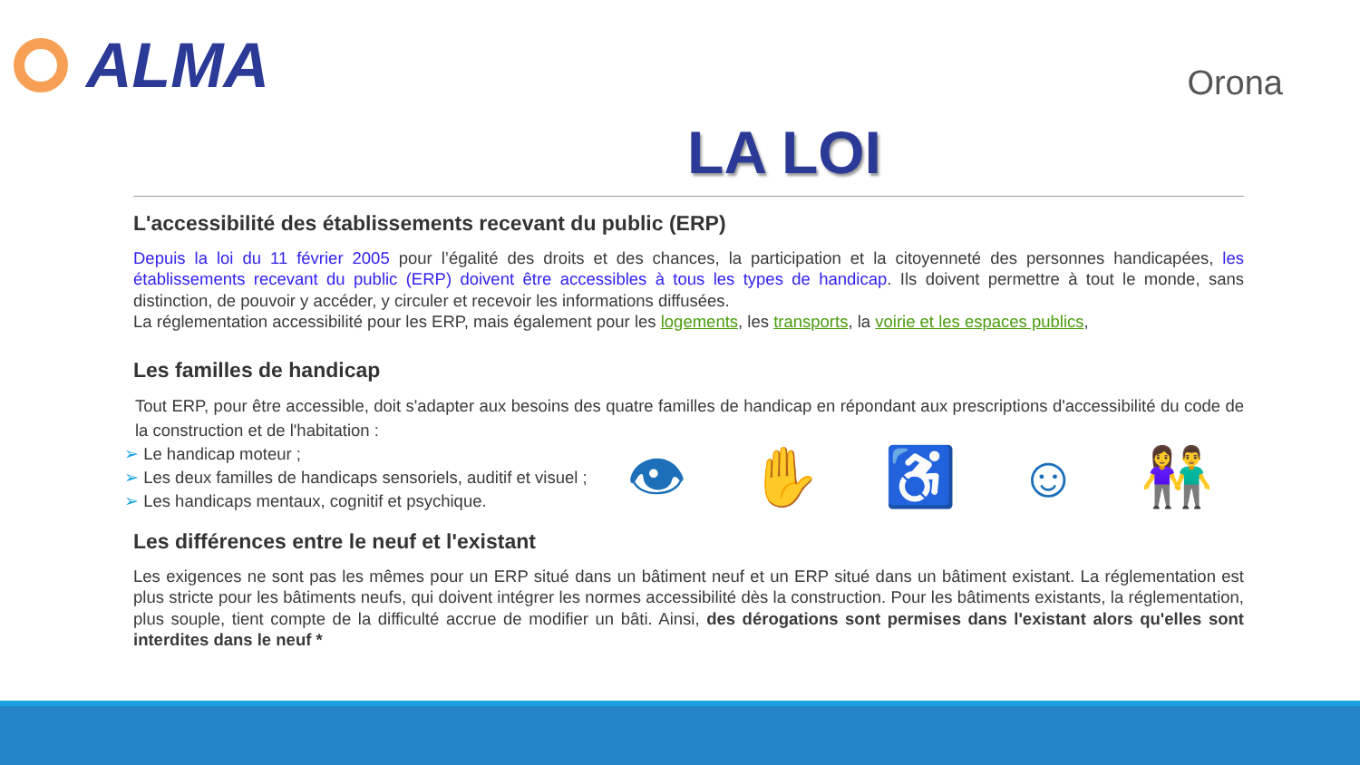ALMA
Orona
LA LOI
L'accessibilité des établissements recevant du public (ERP)
Depuis la loi du 11 février 2005 pour l’égalité des droits et des chances, la participation et la citoyenneté des personnes handicapées, les établissements recevant du public (ERP) doivent être accessibles à tous les types de handicap. Ils doivent permettre à tout le monde, sans distinction, de pouvoir y accéder, y circuler et recevoir les informations diffusées.
La réglementation accessibilité pour les ERP, mais également pour les logements, les transports, la voirie et les espaces publics,
Les familles de handicap
Tout ERP, pour être accessible, doit s'adapter aux besoins des quatre familles de handicap en répondant aux prescriptions d'accessibilité du code de la construction et de l'habitation :
➢ Le handicap moteur ;
➢ Les deux familles de handicaps sensoriels, auditif et visuel ;
➢ Les handicaps mentaux, cognitif et psychique.
👁 ✋ ♿ ☺ 👫
Les différences entre le neuf et l'existant
Les exigences ne sont pas les mêmes pour un ERP situé dans un bâtiment neuf et un ERP situé dans un bâtiment existant. La réglementation est plus stricte pour les bâtiments neufs, qui doivent intégrer les normes accessibilité dès la construction. Pour les bâtiments existants, la réglementation, plus souple, tient compte de la difficulté accrue de modifier un bâti. Ainsi, des dérogations sont permises dans l'existant alors qu'elles sont interdites dans le neuf *